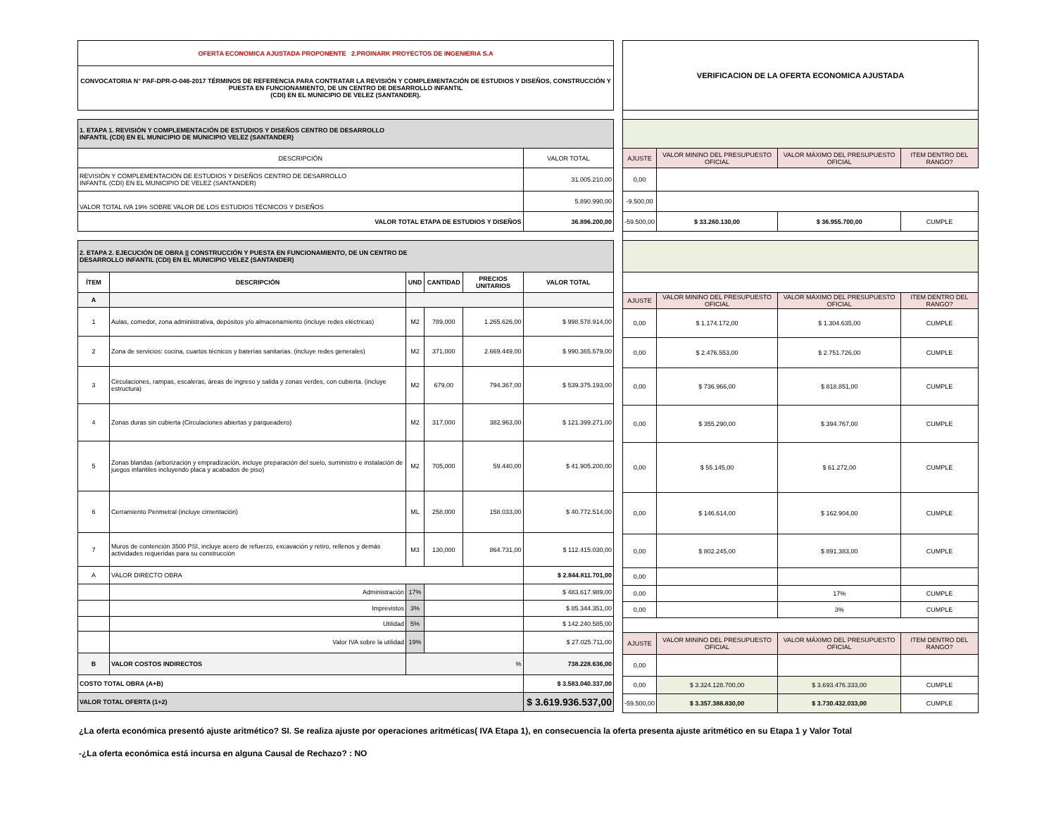| OFERTA ECONOMICA AJUSTADA PROPONENTE 2.PROINARK PROYECTOS DE INGENIERIA S.A | | | | | |
| CONVOCATORIA N° PAF-DPR-O-046-2017 TÉRMINOS DE REFERENCIA PARA CONTRATAR LA REVISIÓN Y COMPLEMENTACIÓN DE ESTUDIOS Y DISEÑOS, CONSTRUCCIÓN Y PUESTA EN FUNCIONAMIENTO, DE UN CENTRO DE DESARROLLO INFANTIL (CDI) EN EL MUNICIPIO DE VELEZ (SANTANDER). | | | | | |
| 1. ETAPA 1. REVISIÓN Y COMPLEMENTACIÓN DE ESTUDIOS Y DISEÑOS CENTRO DE DESARROLLO INFANTIL (CDI) EN EL MUNICIPIO DE MUNICIPIO VELEZ (SANTANDER) | | | | | |
| DESCRIPCIÓN | | | | | VALOR TOTAL |
| REVISIÓN Y COMPLEMENTACIÓN DE ESTUDIOS Y DISEÑOS CENTRO DE DESARROLLO INFANTIL (CDI) EN EL MUNICIPIO DE VELEZ (SANTANDER) | | | | | 31.005.210,00 |
| VALOR TOTAL IVA 19% SOBRE VALOR DE LOS ESTUDIOS TÉCNICOS Y DISEÑOS | | | | | 5.890.990,00 |
| VALOR TOTAL ETAPA DE ESTUDIOS Y DISEÑOS | | | | | 36.896.200,00 |
| 2. ETAPA 2. EJECUCIÓN DE OBRA // CONSTRUCCIÓN Y PUESTA EN FUNCIONAMIENTO, DE UN CENTRO DE DESARROLLO INFANTIL (CDI) EN EL MUNICIPIO VELEZ (SANTANDER) | | | | | |
| ÍTEM | DESCRIPCIÓN | UND | CANTIDAD | PRECIOS UNITARIOS | VALOR TOTAL |
| A | | | | | |
| 1 | Aulas, comedor, zona administrativa, depósitos y/o almacenamiento (incluye redes eléctricas) | M2 | 789,000 | 1.265.626,00 | $ 998.578.914,00 |
| 2 | Zona de servicios: cocina, cuartos técnicos y baterías sanitarias. (incluye redes generales) | M2 | 371,000 | 2.669.449,00 | $ 990.365.579,00 |
| 3 | Circulaciones, rampas, escaleras, áreas de ingreso y salida y zonas verdes, con cubierta. (incluye estructura) | M2 | 679,00 | 794.367,00 | $ 539.375.193,00 |
| 4 | Zonas duras sin cubierta (Circulaciones abiertas y parqueadero) | M2 | 317,000 | 382.963,00 | $ 121.399.271,00 |
| 5 | Zonas blandas (arborización y empradización, incluye preparación del suelo, suministro e instalación de juegos infantiles incluyendo placa y acabados de piso) | M2 | 705,000 | 59.440,00 | $ 41.905.200,00 |
| 6 | Cerramiento Perimetral (incluye cimentación) | ML | 258,000 | 158.033,00 | $ 40.772.514,00 |
| 7 | Muros de contención 3500 PSI, incluye acero de refuerzo, excavación y retiro, rellenos y demás actividades requeridas para su construcción | M3 | 130,000 | 864.731,00 | $ 112.415.030,00 |
| A | VALOR DIRECTO OBRA | | | | $ 2.844.811.701,00 |
| | Administración | 17% | | | $ 483.617.989,00 |
| | Imprevistos | 3% | | | $ 85.344.351,00 |
| | Utilidad | 5% | | | $ 142.240.585,00 |
| | Valor IVA sobre la utilidad | 19% | | | $ 27.025.711,00 |
| B | VALOR COSTOS INDIRECTOS | % | | | 738.228.636,00 |
| COSTO TOTAL OBRA (A+B) | | | | | $ 3.583.040.337,00 |
| VALOR TOTAL OFERTA (1+2) | | | | | $ 3.619.936.537,00 |
| VERIFICACION DE LA OFERTA ECONOMICA AJUSTADA | | | |
| AJUSTE | VALOR MININO DEL PRESUPUESTO OFICIAL | VALOR MÁXIMO DEL PRESUPUESTO OFICIAL | ITEM DENTRO DEL RANGO? |
| 0,00 | | | |
| -9.500,00 | | | |
| -59.500,00 | $ 33.260.130,00 | $ 36.955.700,00 | CUMPLE |
| AJUSTE | VALOR MININO DEL PRESUPUESTO OFICIAL | VALOR MÁXIMO DEL PRESUPUESTO OFICIAL | ITEM DENTRO DEL RANGO? |
| 0,00 | $ 1.174.172,00 | $ 1.304.635,00 | CUMPLE |
| 0,00 | $ 2.476.553,00 | $ 2.751.726,00 | CUMPLE |
| 0,00 | $ 736.966,00 | $ 818.851,00 | CUMPLE |
| 0,00 | $ 355.290,00 | $ 394.767,00 | CUMPLE |
| 0,00 | $ 55.145,00 | $ 61.272,00 | CUMPLE |
| 0,00 | $ 146.614,00 | $ 162.904,00 | CUMPLE |
| 0,00 | $ 802.245,00 | $ 891.383,00 | CUMPLE |
| 0,00 | | | |
| 0,00 | | 17% | CUMPLE |
| 0,00 | | 3% | CUMPLE |
| AJUSTE | VALOR MININO DEL PRESUPUESTO OFICIAL | VALOR MÁXIMO DEL PRESUPUESTO OFICIAL | ITEM DENTRO DEL RANGO? |
| 0,00 | | | |
| 0,00 | $ 3.324.128.700,00 | $ 3.693.476.333,00 | CUMPLE |
| -59.500,00 | $ 3.357.388.830,00 | $ 3.730.432.033,00 | CUMPLE |
¿La oferta económica presentó ajuste aritmético? SI. Se realiza ajuste por operaciones aritméticas( IVA Etapa 1), en consecuencia la oferta presenta ajuste aritmético en su Etapa 1 y Valor Total
-¿La oferta económica está incursa en alguna Causal de Rechazo? : NO